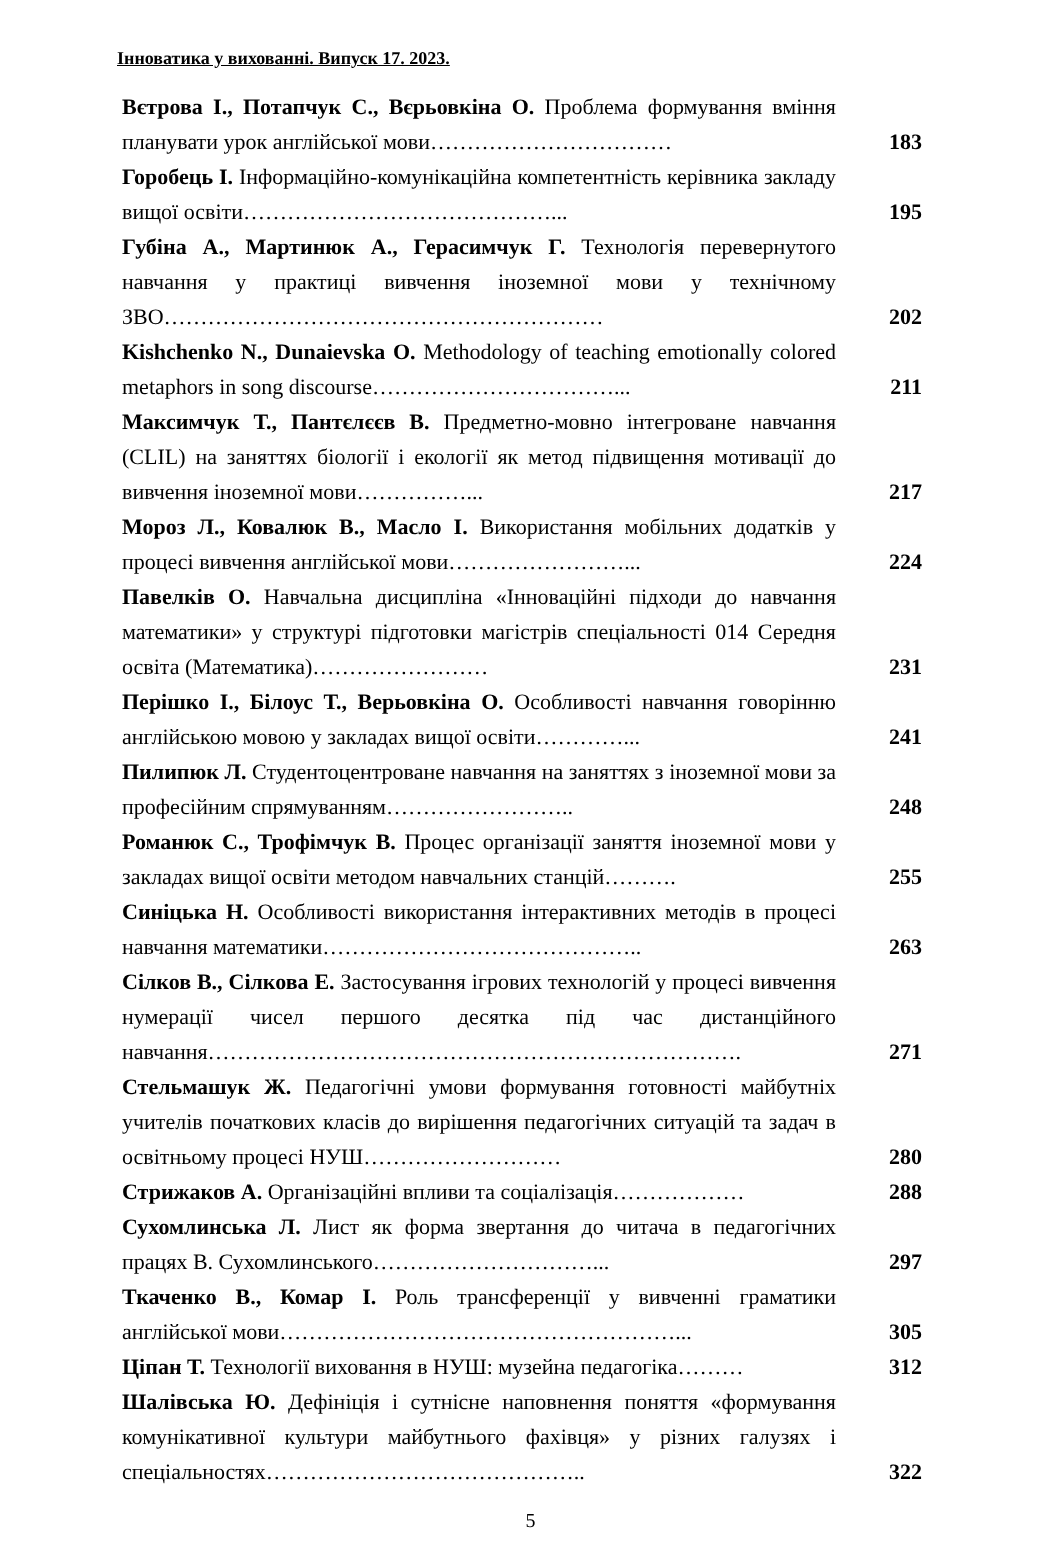Інноватика у вихованні. Випуск 17. 2023.
| Вєтрова І., Потапчук С., Вєрьовкіна О. Проблема формування вміння планувати урок англійської мови…………………………… | 183 |
| Горобець І. Інформаційно-комунікаційна компетентність керівника закладу вищої освіти……………………………………... | 195 |
| Губіна А., Мартинюк А., Герасимчук Г. Технологія перевернутого навчання у практиці вивчення іноземної мови у технічному ЗВО…………………………………………………… | 202 |
| Kishchenko N., Dunaievska O. Methodology of teaching emotionally colored metaphors in song discourse……………………………... | 211 |
| Максимчук Т., Пантєлєєв В. Предметно-мовно інтегроване навчання (CLIL) на заняттях біології і екології як метод підвищення мотивації до вивчення іноземної мови……………... | 217 |
| Мороз Л., Ковалюк В., Масло І. Використання мобільних додатків у процесі вивчення англійської мови……………………... | 224 |
| Павелків О. Навчальна дисципліна «Інноваційні підходи до навчання математики» у структурі підготовки магістрів спеціальності 014 Середня освіта (Математика)…………………… | 231 |
| Перішко І., Білоус Т., Верьовкіна О. Особливості навчання говорінню англійською мовою у закладах вищої освіти…………... | 241 |
| Пилипюк Л. Студентоцентроване навчання на заняттях з іноземної мови за професійним спрямуванням…………………….. | 248 |
| Романюк С., Трофімчук В. Процес організації заняття іноземної мови у закладах вищої освіти методом навчальних станцій………. | 255 |
| Синіцька Н. Особливості використання інтерактивних методів в процесі навчання математики…………………………………….. | 263 |
| Сілков В., Сілкова Е. Застосування ігрових технологій у процесі вивчення нумерації чисел першого десятка під час дистанційного навчання………………………………………………………………. | 271 |
| Стельмашук Ж. Педагогічні умови формування готовності майбутніх учителів початкових класів до вирішення педагогічних ситуацій та задач в освітньому процесі НУШ……………………… | 280 |
| Стрижаков А. Організаційні впливи та соціалізація……………… | 288 |
| Сухомлинська Л. Лист як форма звертання до читача в педагогічних працях В. Сухомлинського…………………………... | 297 |
| Ткаченко В., Комар І. Роль трансференції у вивченні граматики англійської мови………………………………………………... | 305 |
| Ціпан Т. Технології виховання в НУШ: музейна педагогіка……… | 312 |
| Шалівська Ю. Дефініція і сутнісне наповнення поняття «формування комунікативної культури майбутнього фахівця» у різних галузях і спеціальностях…………………………………….. | 322 |
5